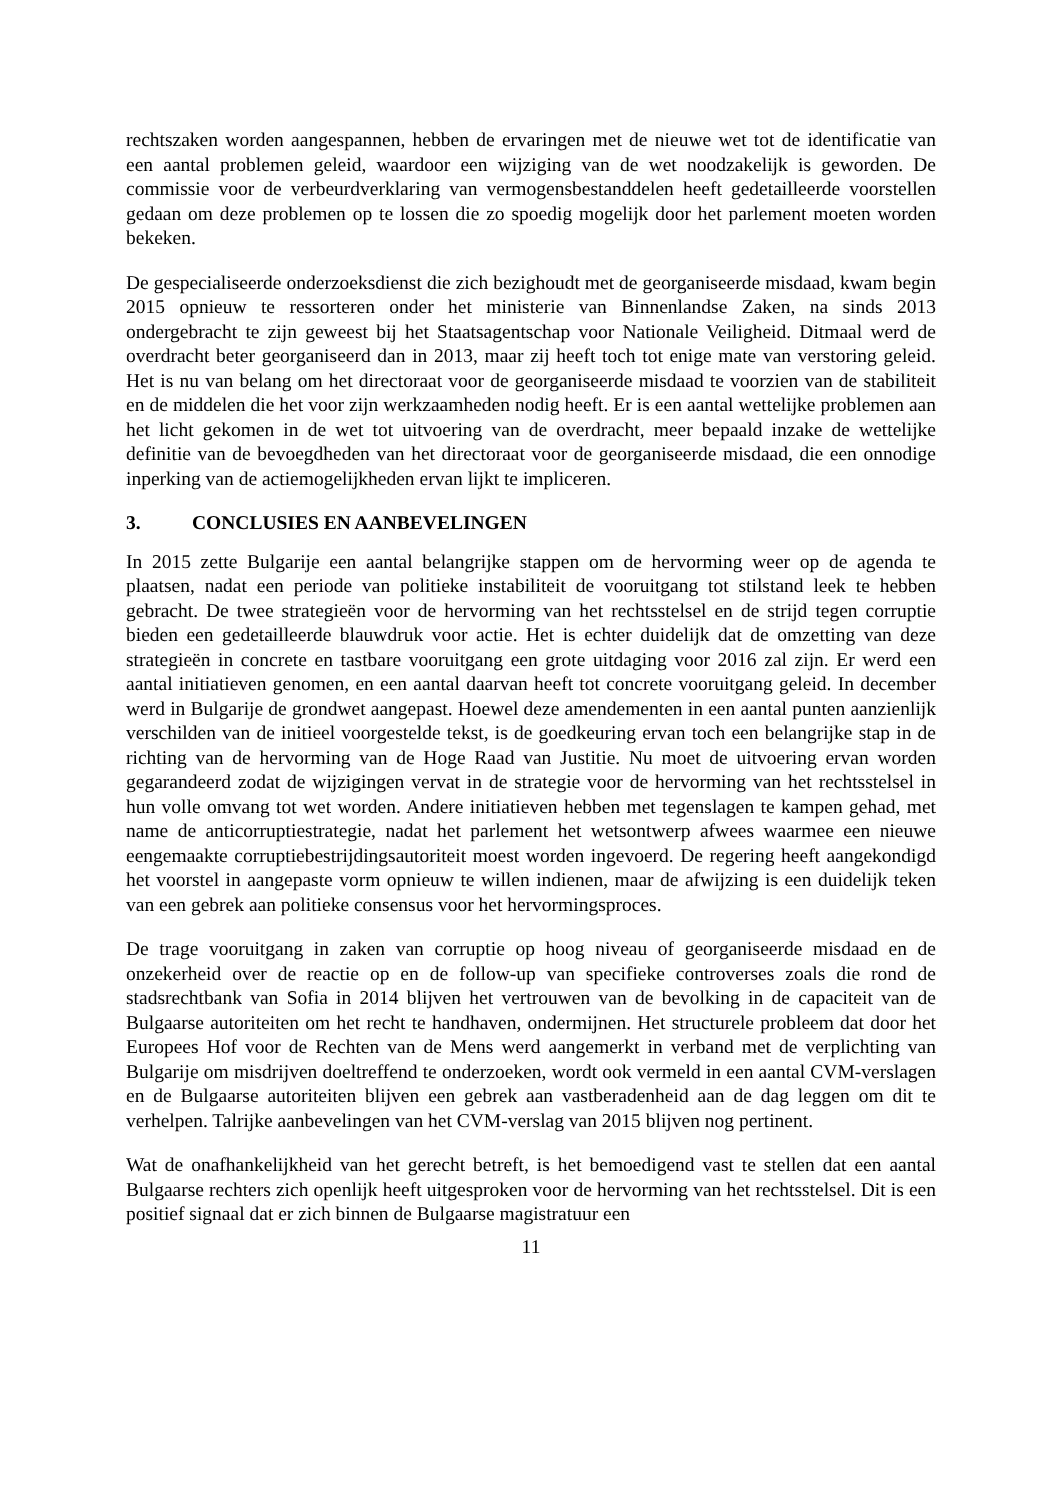rechtszaken worden aangespannen, hebben de ervaringen met de nieuwe wet tot de identificatie van een aantal problemen geleid, waardoor een wijziging van de wet noodzakelijk is geworden. De commissie voor de verbeurdverklaring van vermogensbestanddelen heeft gedetailleerde voorstellen gedaan om deze problemen op te lossen die zo spoedig mogelijk door het parlement moeten worden bekeken.
De gespecialiseerde onderzoeksdienst die zich bezighoudt met de georganiseerde misdaad, kwam begin 2015 opnieuw te ressorteren onder het ministerie van Binnenlandse Zaken, na sinds 2013 ondergebracht te zijn geweest bij het Staatsagentschap voor Nationale Veiligheid. Ditmaal werd de overdracht beter georganiseerd dan in 2013, maar zij heeft toch tot enige mate van verstoring geleid. Het is nu van belang om het directoraat voor de georganiseerde misdaad te voorzien van de stabiliteit en de middelen die het voor zijn werkzaamheden nodig heeft. Er is een aantal wettelijke problemen aan het licht gekomen in de wet tot uitvoering van de overdracht, meer bepaald inzake de wettelijke definitie van de bevoegdheden van het directoraat voor de georganiseerde misdaad, die een onnodige inperking van de actiemogelijkheden ervan lijkt te impliceren.
3. CONCLUSIES EN AANBEVELINGEN
In 2015 zette Bulgarije een aantal belangrijke stappen om de hervorming weer op de agenda te plaatsen, nadat een periode van politieke instabiliteit de vooruitgang tot stilstand leek te hebben gebracht. De twee strategieën voor de hervorming van het rechtsstelsel en de strijd tegen corruptie bieden een gedetailleerde blauwdruk voor actie. Het is echter duidelijk dat de omzetting van deze strategieën in concrete en tastbare vooruitgang een grote uitdaging voor 2016 zal zijn. Er werd een aantal initiatieven genomen, en een aantal daarvan heeft tot concrete vooruitgang geleid. In december werd in Bulgarije de grondwet aangepast. Hoewel deze amendementen in een aantal punten aanzienlijk verschilden van de initieel voorgestelde tekst, is de goedkeuring ervan toch een belangrijke stap in de richting van de hervorming van de Hoge Raad van Justitie. Nu moet de uitvoering ervan worden gegarandeerd zodat de wijzigingen vervat in de strategie voor de hervorming van het rechtsstelsel in hun volle omvang tot wet worden. Andere initiatieven hebben met tegenslagen te kampen gehad, met name de anticorruptiestrategie, nadat het parlement het wetsontwerp afwees waarmee een nieuwe eengemaakte corruptiebestrijdingsautoriteit moest worden ingevoerd. De regering heeft aangekondigd het voorstel in aangepaste vorm opnieuw te willen indienen, maar de afwijzing is een duidelijk teken van een gebrek aan politieke consensus voor het hervormingsproces.
De trage vooruitgang in zaken van corruptie op hoog niveau of georganiseerde misdaad en de onzekerheid over de reactie op en de follow-up van specifieke controverses zoals die rond de stadsrechtbank van Sofia in 2014 blijven het vertrouwen van de bevolking in de capaciteit van de Bulgaarse autoriteiten om het recht te handhaven, ondermijnen. Het structurele probleem dat door het Europees Hof voor de Rechten van de Mens werd aangemerkt in verband met de verplichting van Bulgarije om misdrijven doeltreffend te onderzoeken, wordt ook vermeld in een aantal CVM-verslagen en de Bulgaarse autoriteiten blijven een gebrek aan vastberadenheid aan de dag leggen om dit te verhelpen. Talrijke aanbevelingen van het CVM-verslag van 2015 blijven nog pertinent.
Wat de onafhankelijkheid van het gerecht betreft, is het bemoedigend vast te stellen dat een aantal Bulgaarse rechters zich openlijk heeft uitgesproken voor de hervorming van het rechtsstelsel. Dit is een positief signaal dat er zich binnen de Bulgaarse magistratuur een
11